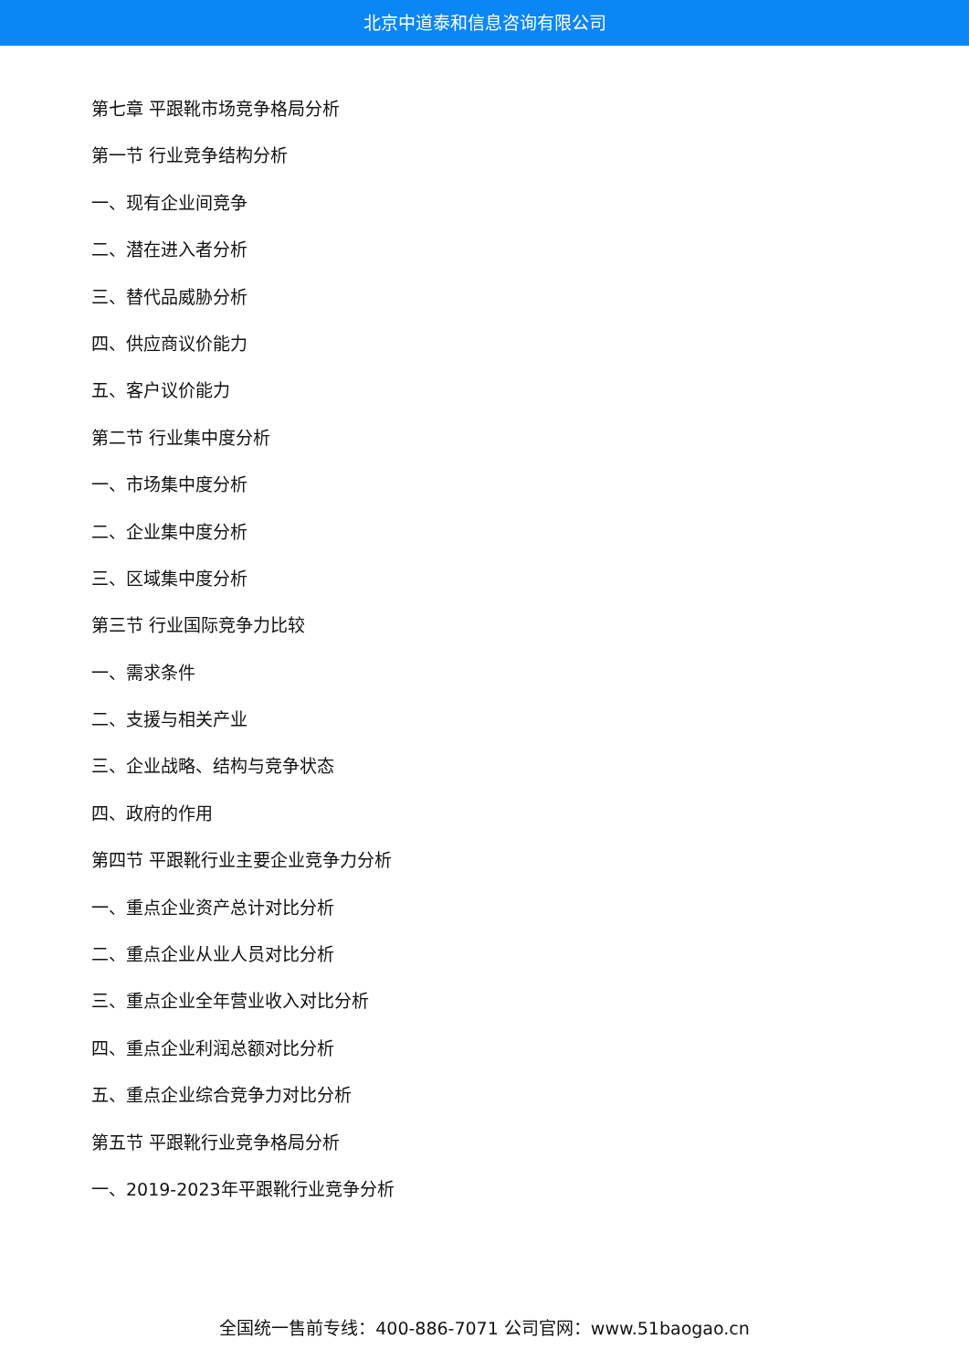北京中道泰和信息咨询有限公司
第七章 平跟靴市场竞争格局分析
第一节 行业竞争结构分析
一、现有企业间竞争
二、潜在进入者分析
三、替代品威胁分析
四、供应商议价能力
五、客户议价能力
第二节 行业集中度分析
一、市场集中度分析
二、企业集中度分析
三、区域集中度分析
第三节 行业国际竞争力比较
一、需求条件
二、支援与相关产业
三、企业战略、结构与竞争状态
四、政府的作用
第四节 平跟靴行业主要企业竞争力分析
一、重点企业资产总计对比分析
二、重点企业从业人员对比分析
三、重点企业全年营业收入对比分析
四、重点企业利润总额对比分析
五、重点企业综合竞争力对比分析
第五节 平跟靴行业竞争格局分析
一、2019-2023年平跟靴行业竞争分析
全国统一售前专线：400-886-7071 公司官网：www.51baogao.cn